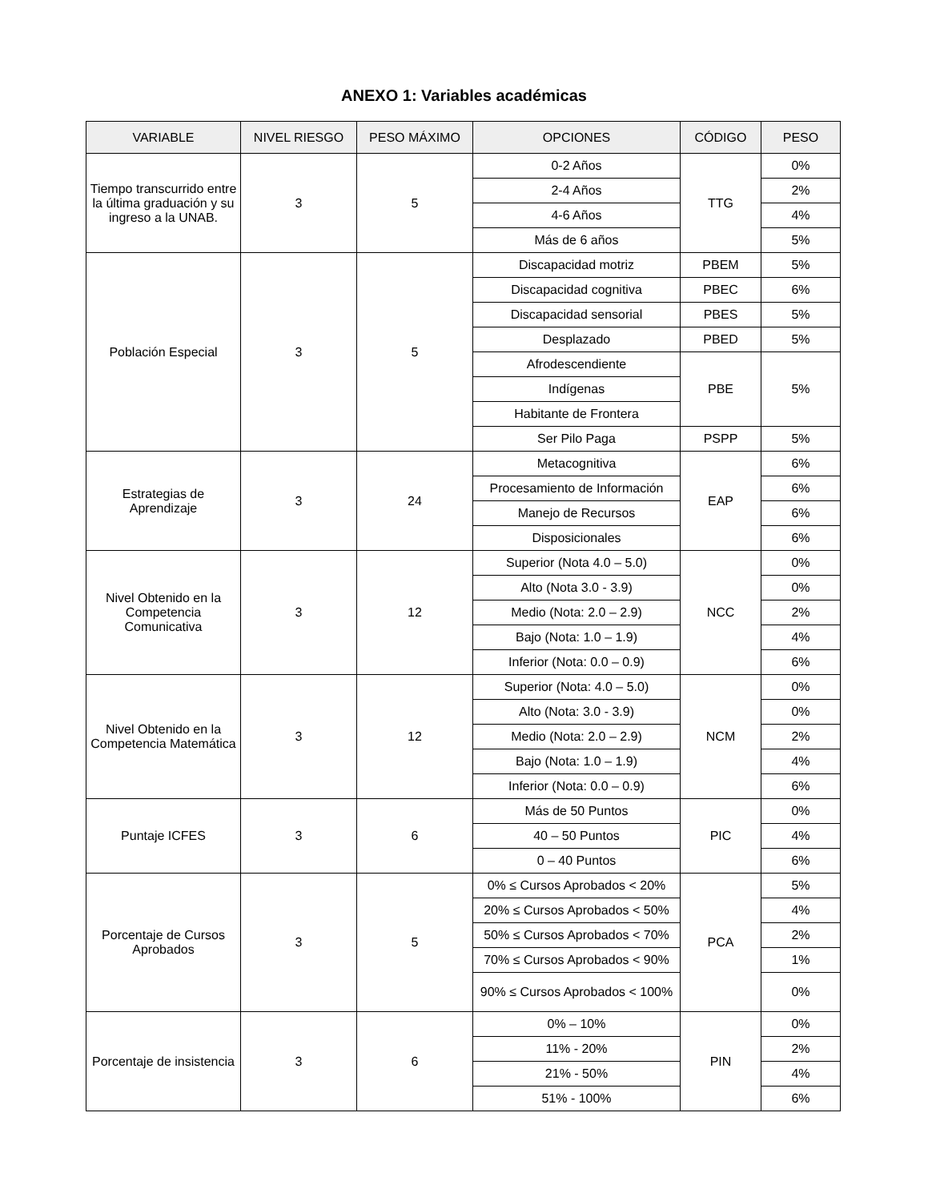ANEXO 1: Variables académicas
| VARIABLE | NIVEL RIESGO | PESO MÁXIMO | OPCIONES | CÓDIGO | PESO |
| --- | --- | --- | --- | --- | --- |
| Tiempo transcurrido entre la última graduación y su ingreso a la UNAB. | 3 | 5 | 0-2 Años | TTG | 0% |
| | | | 2-4 Años | | 2% |
| | | | 4-6 Años | | 4% |
| | | | Más de 6 años | | 5% |
| Población Especial | 3 | 5 | Discapacidad motriz | PBEM | 5% |
| | | | Discapacidad cognitiva | PBEC | 6% |
| | | | Discapacidad sensorial | PBES | 5% |
| | | | Desplazado | PBED | 5% |
| | | | Afrodescendiente | PBE | 5% |
| | | | Indígenas | | |
| | | | Habitante de Frontera | | |
| | | | Ser Pilo Paga | PSPP | 5% |
| Estrategias de Aprendizaje | 3 | 24 | Metacognitiva | EAP | 6% |
| | | | Procesamiento de Información | | 6% |
| | | | Manejo de Recursos | | 6% |
| | | | Disposicionales | | 6% |
| Nivel Obtenido en la Competencia Comunicativa | 3 | 12 | Superior (Nota 4.0 – 5.0) | NCC | 0% |
| | | | Alto (Nota 3.0 - 3.9) | | 0% |
| | | | Medio (Nota: 2.0 – 2.9) | | 2% |
| | | | Bajo (Nota: 1.0 – 1.9) | | 4% |
| | | | Inferior (Nota: 0.0 – 0.9) | | 6% |
| Nivel Obtenido en la Competencia Matemática | 3 | 12 | Superior (Nota: 4.0 – 5.0) | NCM | 0% |
| | | | Alto (Nota: 3.0 - 3.9) | | 0% |
| | | | Medio (Nota: 2.0 – 2.9) | | 2% |
| | | | Bajo (Nota: 1.0 – 1.9) | | 4% |
| | | | Inferior (Nota: 0.0 – 0.9) | | 6% |
| Puntaje ICFES | 3 | 6 | Más de 50 Puntos | PIC | 0% |
| | | | 40 – 50 Puntos | | 4% |
| | | | 0 – 40 Puntos | | 6% |
| Porcentaje de Cursos Aprobados | 3 | 5 | 0% ≤ Cursos Aprobados < 20% | PCA | 5% |
| | | | 20% ≤ Cursos Aprobados < 50% | | 4% |
| | | | 50% ≤ Cursos Aprobados < 70% | | 2% |
| | | | 70% ≤ Cursos Aprobados < 90% | | 1% |
| | | | 90% ≤ Cursos Aprobados < 100% | | 0% |
| Porcentaje de insistencia | 3 | 6 | 0% – 10% | PIN | 0% |
| | | | 11% - 20% | | 2% |
| | | | 21% - 50% | | 4% |
| | | | 51% - 100% | | 6% |